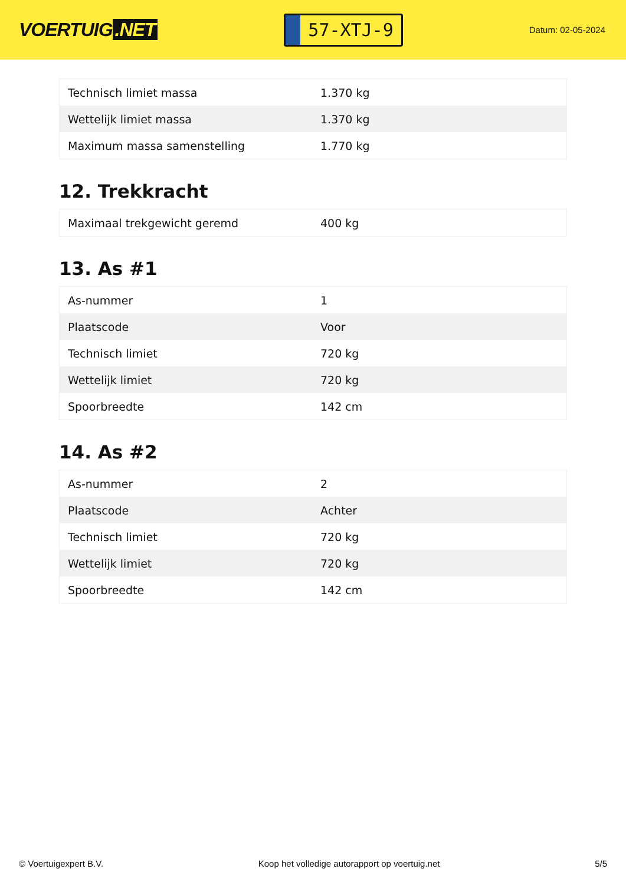VOERTUIG.NET
57-XTJ-9
Datum: 02-05-2024
| Technisch limiet massa | 1.370 kg |
| Wettelijk limiet massa | 1.370 kg |
| Maximum massa samenstelling | 1.770 kg |
12. Trekkracht
| Maximaal trekgewicht geremd | 400 kg |
13. As #1
| As-nummer | 1 |
| Plaatscode | Voor |
| Technisch limiet | 720 kg |
| Wettelijk limiet | 720 kg |
| Spoorbreedte | 142 cm |
14. As #2
| As-nummer | 2 |
| Plaatscode | Achter |
| Technisch limiet | 720 kg |
| Wettelijk limiet | 720 kg |
| Spoorbreedte | 142 cm |
© Voertuigexpert B.V. Koop het volledige autorapport op voertuig.net 5/5